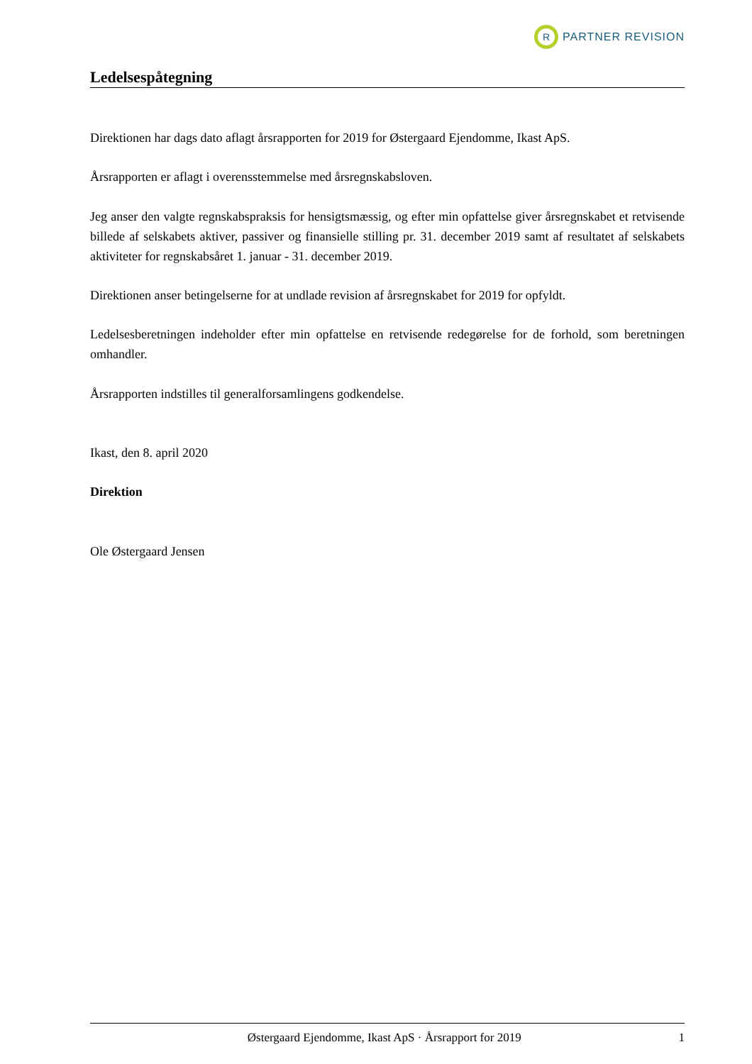R
PARTNER REVISION
Ledelsespåtegning
Direktionen har dags dato aflagt årsrapporten for 2019 for Østergaard Ejendomme, Ikast ApS.
Årsrapporten er aflagt i overensstemmelse med årsregnskabsloven.
Jeg anser den valgte regnskabspraksis for hensigtsmæssig, og efter min opfattelse giver årsregnskabet et retvisende billede af selskabets aktiver, passiver og finansielle stilling pr. 31. december 2019 samt af resultatet af selskabets aktiviteter for regnskabsåret 1. januar - 31. december 2019.
Direktionen anser betingelserne for at undlade revision af årsregnskabet for 2019 for opfyldt.
Ledelsesberetningen indeholder efter min opfattelse en retvisende redegørelse for de forhold, som beretningen omhandler.
Årsrapporten indstilles til generalforsamlingens godkendelse.
Ikast, den 8. april 2020
Direktion
Ole Østergaard Jensen
Østergaard Ejendomme, Ikast ApS · Årsrapport for 2019 1